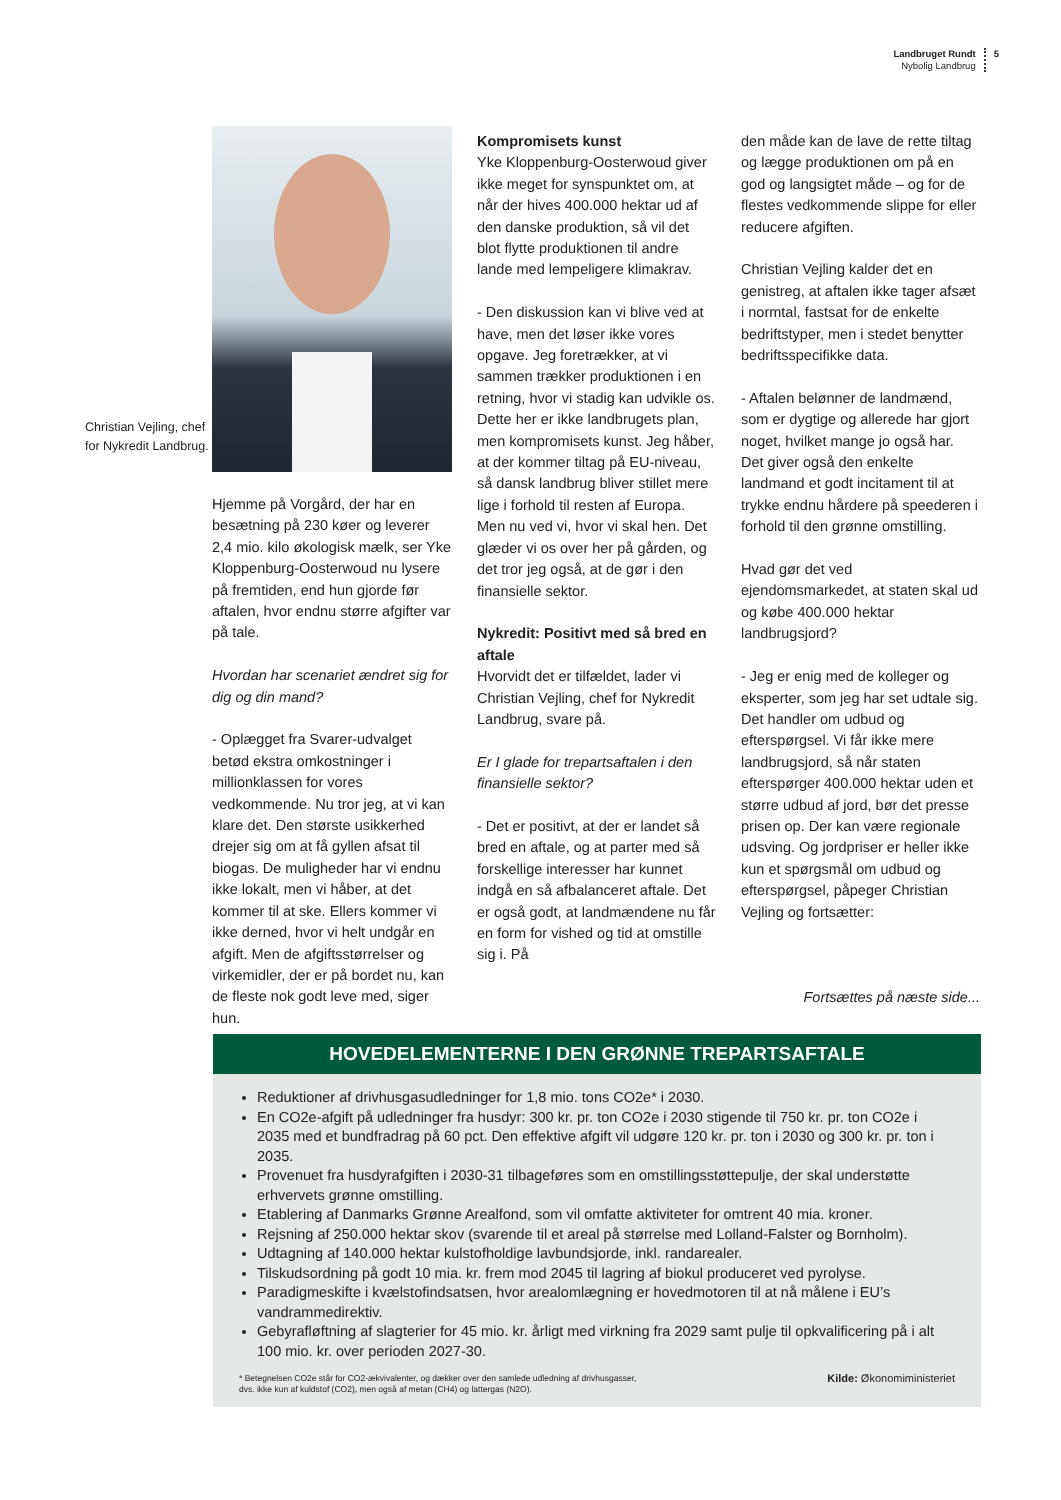Landbruget Rundt
Nybolig Landbrug
5
Christian Vejling, chef for Nykredit Landbrug.
Hjemme på Vorgård, der har en besætning på 230 køer og leverer 2,4 mio. kilo økologisk mælk, ser Yke Kloppenburg-Oosterwoud nu lysere på fremtiden, end hun gjorde før aftalen, hvor endnu større afgifter var på tale.
Hvordan har scenariet ændret sig for dig og din mand?
- Oplægget fra Svarer-udvalget betød ekstra omkostninger i millionklassen for vores vedkommende. Nu tror jeg, at vi kan klare det. Den største usikkerhed drejer sig om at få gyllen afsat til biogas. De muligheder har vi endnu ikke lokalt, men vi håber, at det kommer til at ske. Ellers kommer vi ikke derned, hvor vi helt undgår en afgift. Men de afgiftsstørrelser og virkemidler, der er på bordet nu, kan de fleste nok godt leve med, siger hun.
Kompromisets kunst
Yke Kloppenburg-Oosterwoud giver ikke meget for synspunktet om, at når der hives 400.000 hektar ud af den danske produktion, så vil det blot flytte produktionen til andre lande med lempeligere klimakrav.
- Den diskussion kan vi blive ved at have, men det løser ikke vores opgave. Jeg foretrækker, at vi sammen trækker produktionen i en retning, hvor vi stadig kan udvikle os. Dette her er ikke landbrugets plan, men kompromisets kunst. Jeg håber, at der kommer tiltag på EU-niveau, så dansk landbrug bliver stillet mere lige i forhold til resten af Europa. Men nu ved vi, hvor vi skal hen. Det glæder vi os over her på gården, og det tror jeg også, at de gør i den finansielle sektor.
Nykredit: Positivt med så bred en aftale
Hvorvidt det er tilfældet, lader vi Christian Vejling, chef for Nykredit Landbrug, svare på.
Er I glade for trepartsaftalen i den finansielle sektor?
- Det er positivt, at der er landet så bred en aftale, og at parter med så forskellige interesser har kunnet indgå en så afbalanceret aftale. Det er også godt, at landmændene nu får en form for vished og tid at omstille sig i. På
den måde kan de lave de rette tiltag og lægge produktionen om på en god og langsigtet måde – og for de flestes vedkommende slippe for eller reducere afgiften.
Christian Vejling kalder det en genistreg, at aftalen ikke tager afsæt i normtal, fastsat for de enkelte bedriftstyper, men i stedet benytter bedriftsspecifikke data.
- Aftalen belønner de landmænd, som er dygtige og allerede har gjort noget, hvilket mange jo også har. Det giver også den enkelte landmand et godt incitament til at trykke endnu hårdere på speederen i forhold til den grønne omstilling.
Hvad gør det ved ejendomsmarkedet, at staten skal ud og købe 400.000 hektar landbrugsjord?
- Jeg er enig med de kolleger og eksperter, som jeg har set udtale sig. Det handler om udbud og efterspørgsel. Vi får ikke mere landbrugsjord, så når staten efterspørger 400.000 hektar uden et større udbud af jord, bør det presse prisen op. Der kan være regionale udsving. Og jordpriser er heller ikke kun et spørgsmål om udbud og efterspørgsel, påpeger Christian Vejling og fortsætter:
Fortsættes på næste side...
HOVEDELEMENTERNE I DEN GRØNNE TREPARTSAFTALE
Reduktioner af drivhusgasudledninger for 1,8 mio. tons CO2e* i 2030.
En CO2e-afgift på udledninger fra husdyr: 300 kr. pr. ton CO2e i 2030 stigende til 750 kr. pr. ton CO2e i 2035 med et bundfradrag på 60 pct. Den effektive afgift vil udgøre 120 kr. pr. ton i 2030 og 300 kr. pr. ton i 2035.
Provenuet fra husdyrafgiften i 2030-31 tilbageføres som en omstillingsstøttepulje, der skal understøtte erhvervets grønne omstilling.
Etablering af Danmarks Grønne Arealfond, som vil omfatte aktiviteter for omtrent 40 mia. kroner.
Rejsning af 250.000 hektar skov (svarende til et areal på størrelse med Lolland-Falster og Bornholm).
Udtagning af 140.000 hektar kulstofholdige lavbundsjorde, inkl. randarealer.
Tilskudsordning på godt 10 mia. kr. frem mod 2045 til lagring af biokul produceret ved pyrolyse.
Paradigmeskifte i kvælstofindsatsen, hvor arealomlægning er hovedmotoren til at nå målene i EU’s vandrammedirektiv.
Gebyrafløftning af slagterier for 45 mio. kr. årligt med virkning fra 2029 samt pulje til opkvalificering på i alt 100 mio. kr. over perioden 2027-30.
* Betegnelsen CO2e står for CO2-ækvivalenter, og dækker over den samlede udledning af drivhusgasser,
dvs. ikke kun af kuldstof (CO2), men også af metan (CH4) og lattergas (N2O).
Kilde: Økonomiministeriet